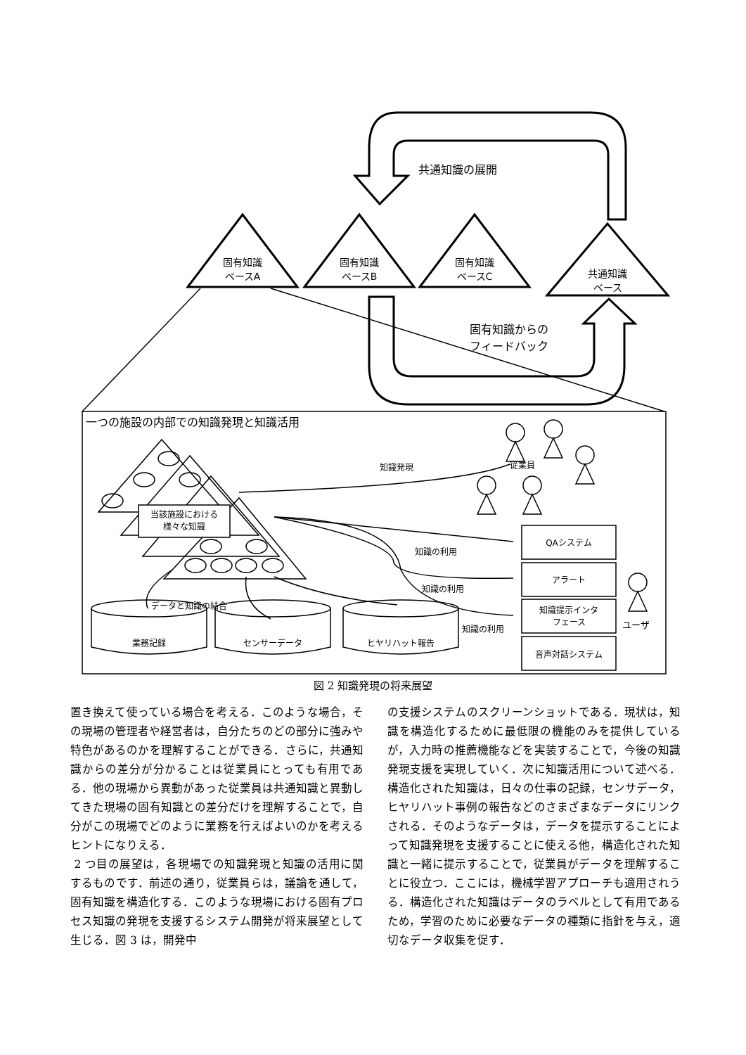共通知識の展開
固有知識
ベースA
固有知識
ベースB
固有知識
ベースC
共通知識
ベース
固有知識からの
フィードバック
一つの施設の内部での知識発現と知識活用
知識発現 従業員
当該施設における
様々な知識
知識の利用
知識の利用
知識の利用
QAシステム
アラート
知識提示インタ
フェース
音声対話システム
ユーザ
データと知識の結合
業務記録 センサーデータ ヒヤリハット報告
図 2 知識発現の将来展望
置き換えて使っている場合を考える．このような場合，その現場の管理者や経営者は，自分たちのどの部分に強みや特色があるのかを理解することができる．さらに，共通知識からの差分が分かることは従業員にとっても有用である．他の現場から異動があった従業員は共通知識と異動してきた現場の固有知識との差分だけを理解することで，自分がこの現場でどのように業務を行えばよいのかを考えるヒントになりえる．
2 つ目の展望は，各現場での知識発現と知識の活用に関するものです．前述の通り，従業員らは，議論を通して，固有知識を構造化する．このような現場における固有プロセス知識の発現を支援するシステム開発が将来展望として生じる．図 3 は，開発中
の支援システムのスクリーンショットである．現状は，知識を構造化するために最低限の機能のみを提供しているが，入力時の推薦機能などを実装することで，今後の知識発現支援を実現していく．次に知識活用について述べる．構造化された知識は，日々の仕事の記録，センサデータ，ヒヤリハット事例の報告などのさまざまなデータにリンクされる．そのようなデータは，データを提示することによって知識発現を支援することに使える他，構造化された知識と一緒に提示することで，従業員がデータを理解することに役立つ．ここには，機械学習アプローチも適用されうる．構造化された知識はデータのラベルとして有用であるため，学習のために必要なデータの種類に指針を与え，適切なデータ収集を促す．